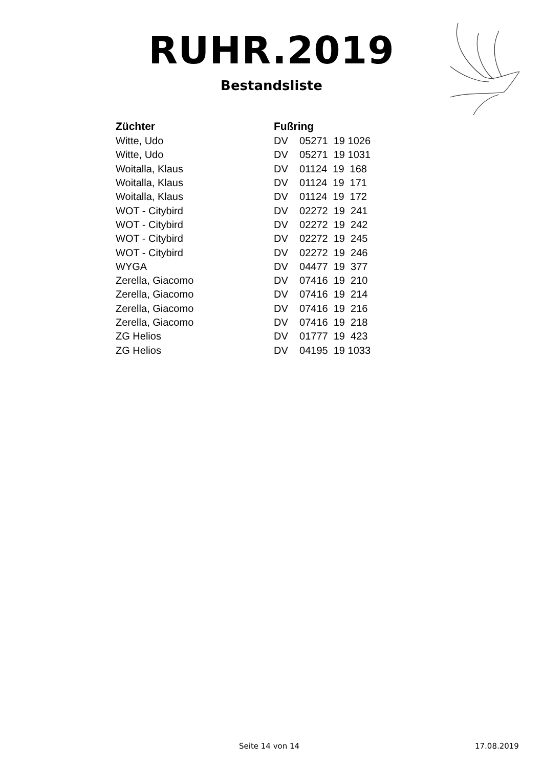RUHR.2019
Bestandsliste
| Züchter | Fußring |
| --- | --- |
| Witte, Udo | DV 05271 19 1026 |
| Witte, Udo | DV 05271 19 1031 |
| Woitalla, Klaus | DV 01124 19 168 |
| Woitalla, Klaus | DV 01124 19 171 |
| Woitalla, Klaus | DV 01124 19 172 |
| WOT - Citybird | DV 02272 19 241 |
| WOT - Citybird | DV 02272 19 242 |
| WOT - Citybird | DV 02272 19 245 |
| WOT - Citybird | DV 02272 19 246 |
| WYGA | DV 04477 19 377 |
| Zerella, Giacomo | DV 07416 19 210 |
| Zerella, Giacomo | DV 07416 19 214 |
| Zerella, Giacomo | DV 07416 19 216 |
| Zerella, Giacomo | DV 07416 19 218 |
| ZG Helios | DV 01777 19 423 |
| ZG Helios | DV 04195 19 1033 |
Seite 14 von 14 17.08.2019